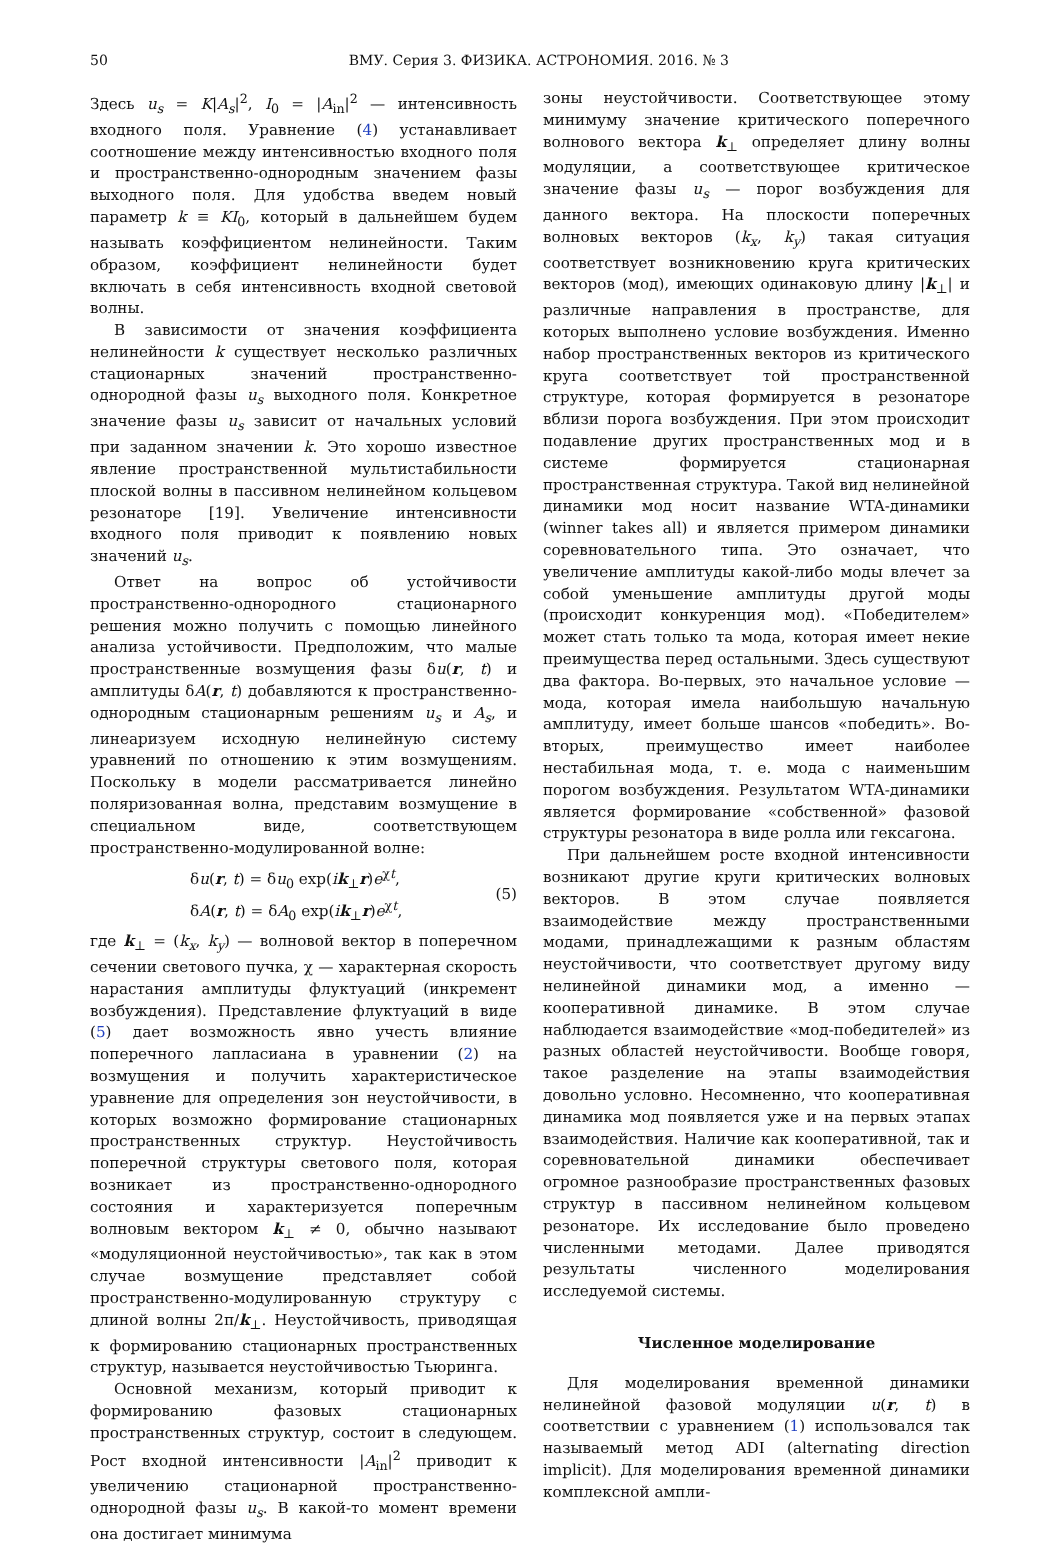50 ВМУ. Серия 3. ФИЗИКА. АСТРОНОМИЯ. 2016. № 3
Здесь u<sub>s</sub> = K|A<sub>s</sub>|<sup>2</sup>, I<sub>0</sub> = |A<sub>in</sub>|<sup>2</sup> — интенсивность входного поля. Уравнение (4) устанавливает соотношение между интенсивностью входного поля и пространственно-однородным значением фазы выходного поля. Для удобства введем новый параметр k ≡ KI<sub>0</sub>, который в дальнейшем будем называть коэффициентом нелинейности. Таким образом, коэффициент нелинейности будет включать в себя интенсивность входной световой волны.
В зависимости от значения коэффициента нелинейности k существует несколько различных стационарных значений пространственно-однородной фазы u<sub>s</sub> выходного поля. Конкретное значение фазы u<sub>s</sub> зависит от начальных условий при заданном значении k. Это хорошо известное явление пространственной мультистабильности плоской волны в пассивном нелинейном кольцевом резонаторе [19]. Увеличение интенсивности входного поля приводит к появлению новых значений u<sub>s</sub>.
Ответ на вопрос об устойчивости пространственно-однородного стационарного решения можно получить с помощью линейного анализа устойчивости. Предположим, что малые пространственные возмущения фазы δu(r, t) и амплитуды δA(r, t) добавляются к пространственно-однородным стационарным решениям u<sub>s</sub> и A<sub>s</sub>, и линеаризуем исходную нелинейную систему уравнений по отношению к этим возмущениям. Поскольку в модели рассматривается линейно поляризованная волна, представим возмущение в специальном виде, соответствующем пространственно-модулированной волне:
δu(r, t) = δu<sub>0</sub> exp(ik<sub>⊥</sub>r)e<sup>χt</sup>,
δA(r, t) = δA<sub>0</sub> exp(ik<sub>⊥</sub>r)e<sup>χt</sup>,
(5)
где k<sub>⊥</sub> = (k<sub>x</sub>, k<sub>y</sub>) — волновой вектор в поперечном сечении светового пучка, χ — характерная скорость нарастания амплитуды флуктуаций (инкремент возбуждения). Представление флуктуаций в виде (5) дает возможность явно учесть влияние поперечного лапласиана в уравнении (2) на возмущения и получить характеристическое уравнение для определения зон неустойчивости, в которых возможно формирование стационарных пространственных структур. Неустойчивость поперечной структуры светового поля, которая возникает из пространственно-однородного состояния и характеризуется поперечным волновым вектором k<sub>⊥</sub> ≠ 0, обычно называют «модуляционной неустойчивостью», так как в этом случае возмущение представляет собой пространственно-модулированную структуру с длиной волны 2π/k<sub>⊥</sub>. Неустойчивость, приводящая к формированию стационарных пространственных структур, называется неустойчивостью Тьюринга.
Основной механизм, который приводит к формированию фазовых стационарных пространственных структур, состоит в следующем. Рост входной интенсивности |A<sub>in</sub>|<sup>2</sup> приводит к увеличению стационарной пространственно-однородной фазы u<sub>s</sub>. В какой-то момент времени она достигает минимума
зоны неустойчивости. Соответствующее этому минимуму значение критического поперечного волнового вектора k<sub>⊥</sub> определяет длину волны модуляции, а соответствующее критическое значение фазы u<sub>s</sub> — порог возбуждения для данного вектора. На плоскости поперечных волновых векторов (k<sub>x</sub>, k<sub>y</sub>) такая ситуация соответствует возникновению круга критических векторов (мод), имеющих одинаковую длину |k<sub>⊥</sub>| и различные направления в пространстве, для которых выполнено условие возбуждения. Именно набор пространственных векторов из критического круга соответствует той пространственной структуре, которая формируется в резонаторе вблизи порога возбуждения. При этом происходит подавление других пространственных мод и в системе формируется стационарная пространственная структура. Такой вид нелинейной динамики мод носит название WTA-динамики (winner takes all) и является примером динамики соревновательного типа. Это означает, что увеличение амплитуды какой-либо моды влечет за собой уменьшение амплитуды другой моды (происходит конкуренция мод). «Победителем» может стать только та мода, которая имеет некие преимущества перед остальными. Здесь существуют два фактора. Во-первых, это начальное условие — мода, которая имела наибольшую начальную амплитуду, имеет больше шансов «победить». Во-вторых, преимущество имеет наиболее нестабильная мода, т. е. мода с наименьшим порогом возбуждения. Результатом WTA-динамики является формирование «собственной» фазовой структуры резонатора в виде ролла или гексагона.
При дальнейшем росте входной интенсивности возникают другие круги критических волновых векторов. В этом случае появляется взаимодействие между пространственными модами, принадлежащими к разным областям неустойчивости, что соответствует другому виду нелинейной динамики мод, а именно — кооперативной динамике. В этом случае наблюдается взаимодействие «мод-победителей» из разных областей неустойчивости. Вообще говоря, такое разделение на этапы взаимодействия довольно условно. Несомненно, что кооперативная динамика мод появляется уже и на первых этапах взаимодействия. Наличие как кооперативной, так и соревновательной динамики обеспечивает огромное разнообразие пространственных фазовых структур в пассивном нелинейном кольцевом резонаторе. Их исследование было проведено численными методами. Далее приводятся результаты численного моделирования исследуемой системы.
Численное моделирование
Для моделирования временной динамики нелинейной фазовой модуляции u(r, t) в соответствии с уравнением (1) использовался так называемый метод ADI (alternating direction implicit). Для моделирования временной динамики комплексной ампли-